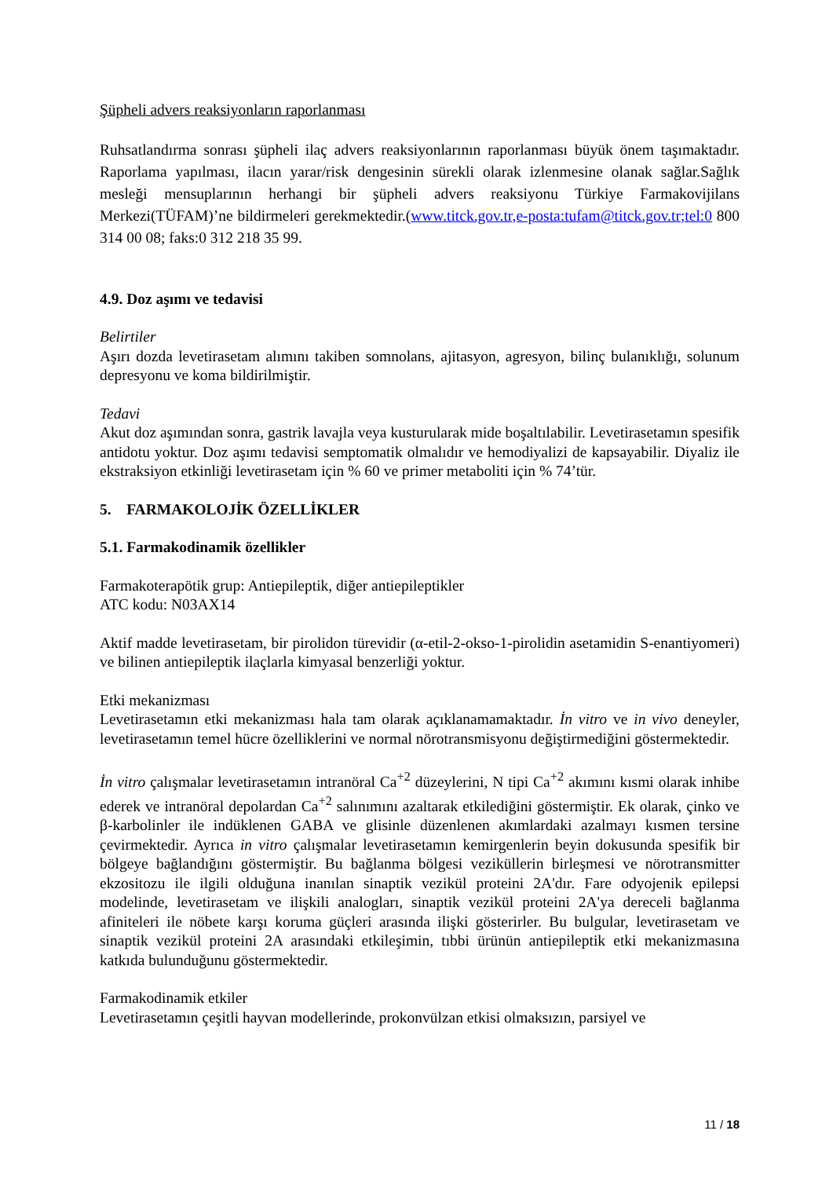Şüpheli advers reaksiyonların raporlanması
Ruhsatlandırma sonrası şüpheli ilaç advers reaksiyonlarının raporlanması büyük önem taşımaktadır. Raporlama yapılması, ilacın yarar/risk dengesinin sürekli olarak izlenmesine olanak sağlar.Sağlık mesleği mensuplarının herhangi bir şüpheli advers reaksiyonu Türkiye Farmakovijilans Merkezi(TÜFAM)’ne bildirmeleri gerekmektedir.(www.titck.gov.tr,e-posta:tufam@titck.gov.tr;tel:0 800 314 00 08; faks:0 312 218 35 99.
4.9. Doz aşımı ve tedavisi
Belirtiler
Aşırı dozda levetirasetam alımını takiben somnolans, ajitasyon, agresyon, bilinç bulanıklığı, solunum depresyonu ve koma bildirilmiştir.
Tedavi
Akut doz aşımından sonra, gastrik lavajla veya kusturularak mide boşaltılabilir. Levetirasetamın spesifik antidotu yoktur. Doz aşımı tedavisi semptomatik olmalıdır ve hemodiyalizi de kapsayabilir. Diyaliz ile ekstraksiyon etkinliği levetirasetam için % 60 ve primer metaboliti için % 74’tür.
5. FARMAKOLOJİK ÖZELLİKLER
5.1. Farmakodinamik özellikler
Farmakoterapötik grup: Antiepileptik, diğer antiepileptikler
ATC kodu: N03AX14
Aktif madde levetirasetam, bir pirolidon türevidir (α-etil-2-okso-1-pirolidin asetamidin S-enantiyomeri) ve bilinen antiepileptik ilaçlarla kimyasal benzerliği yoktur.
Etki mekanizması
Levetirasetamın etki mekanizması hala tam olarak açıklanamamaktadır. İn vitro ve in vivo deneyler, levetirasetamın temel hücre özelliklerini ve normal nörotransmisyonu değiştirmediğini göstermektedir.
İn vitro çalışmalar levetirasetamın intranöral Ca<sup>+2</sup> düzeylerini, N tipi Ca<sup>+2</sup> akımını kısmi olarak inhibe ederek ve intranöral depolardan Ca<sup>+2</sup> salınımını azaltarak etkilediğini göstermiştir. Ek olarak, çinko ve β-karbolinler ile indüklenen GABA ve glisinle düzenlenen akımlardaki azalmayı kısmen tersine çevirmektedir. Ayrıca in vitro çalışmalar levetirasetamın kemirgenlerin beyin dokusunda spesifik bir bölgeye bağlandığını göstermiştir. Bu bağlanma bölgesi veziküllerin birleşmesi ve nörotransmitter ekzositozu ile ilgili olduğuna inanılan sinaptik vezikül proteini 2A'dır. Fare odyojenik epilepsi modelinde, levetirasetam ve ilişkili analogları, sinaptik vezikül proteini 2A'ya dereceli bağlanma afiniteleri ile nöbete karşı koruma güçleri arasında ilişki gösterirler. Bu bulgular, levetirasetam ve sinaptik vezikül proteini 2A arasındaki etkileşimin, tıbbi ürünün antiepileptik etki mekanizmasına katkıda bulunduğunu göstermektedir.
Farmakodinamik etkiler
Levetirasetamın çeşitli hayvan modellerinde, prokonvülzan etkisi olmaksızın, parsiyel ve
11 / 18